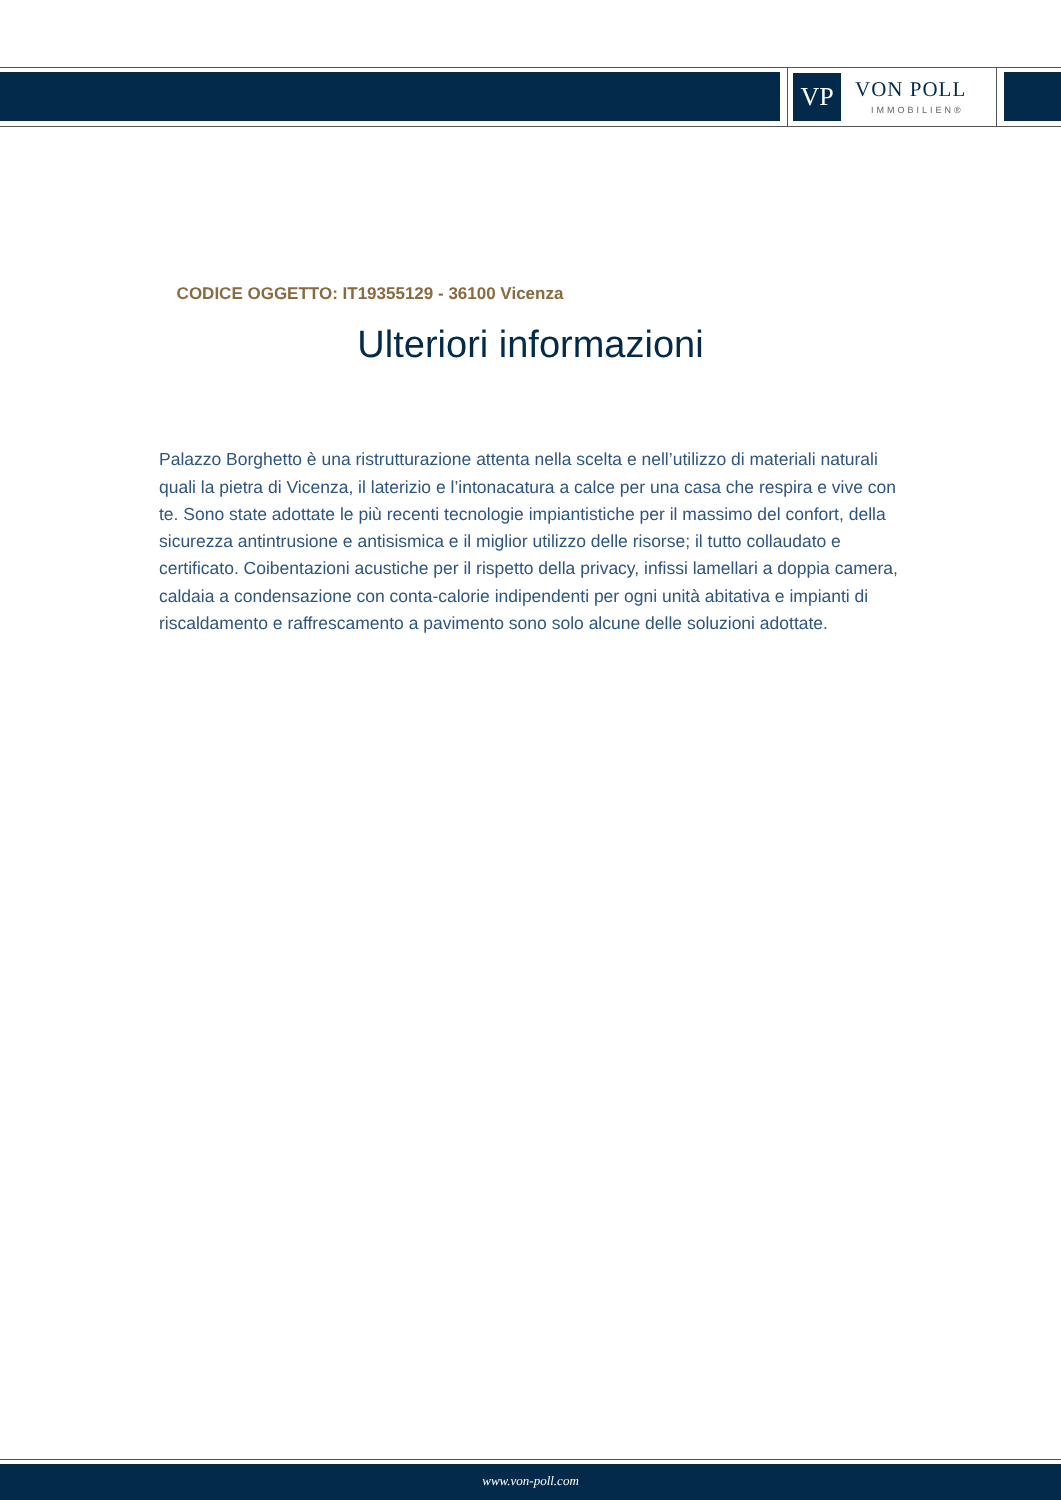VP
VON POLL
IMMOBILIEN®
CODICE OGGETTO: IT19355129 - 36100 Vicenza
Ulteriori informazioni
Palazzo Borghetto è una ristrutturazione attenta nella scelta e nell’utilizzo di materiali naturali quali la pietra di Vicenza, il laterizio e l’intonacatura a calce per una casa che respira e vive con te. Sono state adottate le più recenti tecnologie impiantistiche per il massimo del confort, della sicurezza antintrusione e antisismica e il miglior utilizzo delle risorse; il tutto collaudato e certificato. Coibentazioni acustiche per il rispetto della privacy, infissi lamellari a doppia camera, caldaia a condensazione con conta-calorie indipendenti per ogni unità abitativa e impianti di riscaldamento e raffrescamento a pavimento sono solo alcune delle soluzioni adottate.
www.von-poll.com